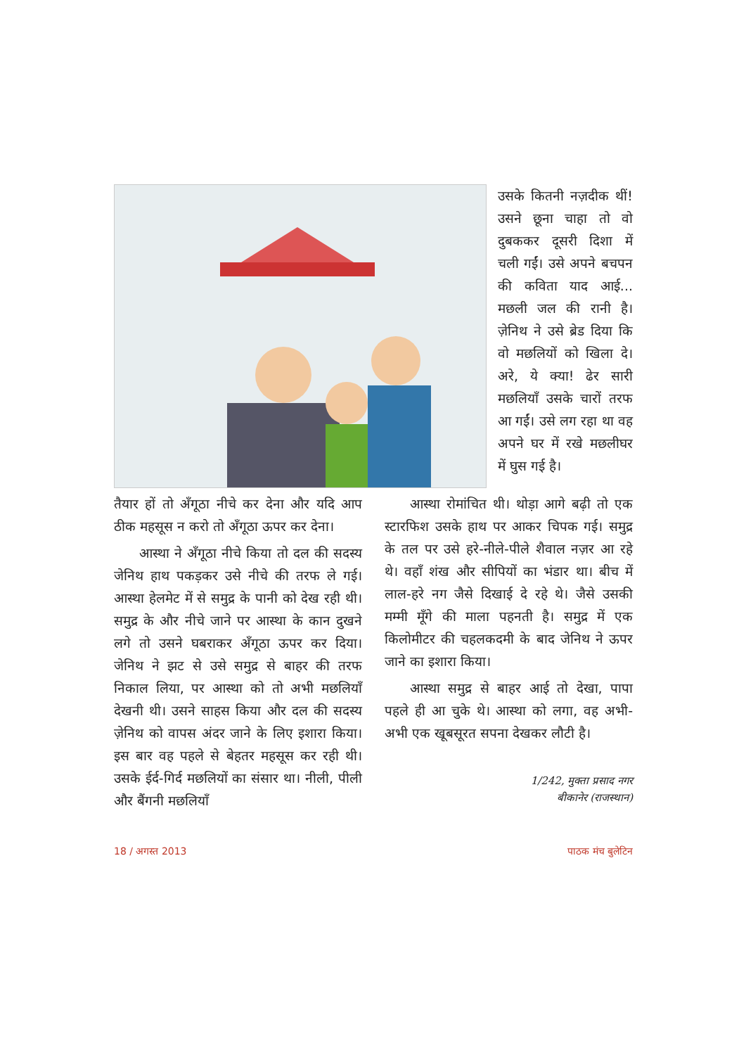उसके कितनी नज़दीक थीं! उसने छूना चाहा तो वो दुबककर दूसरी दिशा में चली गईं। उसे अपने बचपन की कविता याद आई... मछली जल की रानी है। ज़ेनिथ ने उसे ब्रेड दिया कि वो मछलियों को खिला दे। अरे, ये क्या! ढेर सारी मछलियाँ उसके चारों तरफ आ गईं। उसे लग रहा था वह अपने घर में रखे मछलीघर में घुस गई है।
तैयार हों तो अँगूठा नीचे कर देना और यदि आप ठीक महसूस न करो तो अँगूठा ऊपर कर देना।
आस्था ने अँगूठा नीचे किया तो दल की सदस्य जेनिथ हाथ पकड़कर उसे नीचे की तरफ ले गई। आस्था हेलमेट में से समुद्र के पानी को देख रही थी। समुद्र के और नीचे जाने पर आस्था के कान दुखने लगे तो उसने घबराकर अँगूठा ऊपर कर दिया। जेनिथ ने झट से उसे समुद्र से बाहर की तरफ निकाल लिया, पर आस्था को तो अभी मछलियाँ देखनी थी। उसने साहस किया और दल की सदस्य ज़ेनिथ को वापस अंदर जाने के लिए इशारा किया। इस बार वह पहले से बेहतर महसूस कर रही थी। उसके ईर्द-गिर्द मछलियों का संसार था। नीली, पीली और बैंगनी मछलियाँ
आस्था रोमांचित थी। थोड़ा आगे बढ़ी तो एक स्टारफिश उसके हाथ पर आकर चिपक गई। समुद्र के तल पर उसे हरे-नीले-पीले शैवाल नज़र आ रहे थे। वहाँ शंख और सीपियों का भंडार था। बीच में लाल-हरे नग जैसे दिखाई दे रहे थे। जैसे उसकी मम्मी मूँगे की माला पहनती है। समुद्र में एक किलोमीटर की चहलकदमी के बाद जेनिथ ने ऊपर जाने का इशारा किया।
आस्था समुद्र से बाहर आई तो देखा, पापा पहले ही आ चुके थे। आस्था को लगा, वह अभी-अभी एक खूबसूरत सपना देखकर लौटी है।
1/242, मुक्ता प्रसाद नगर
बीकानेर (राजस्थान)
18 / अगस्त 2013 पाठक मंच बुलेटिन